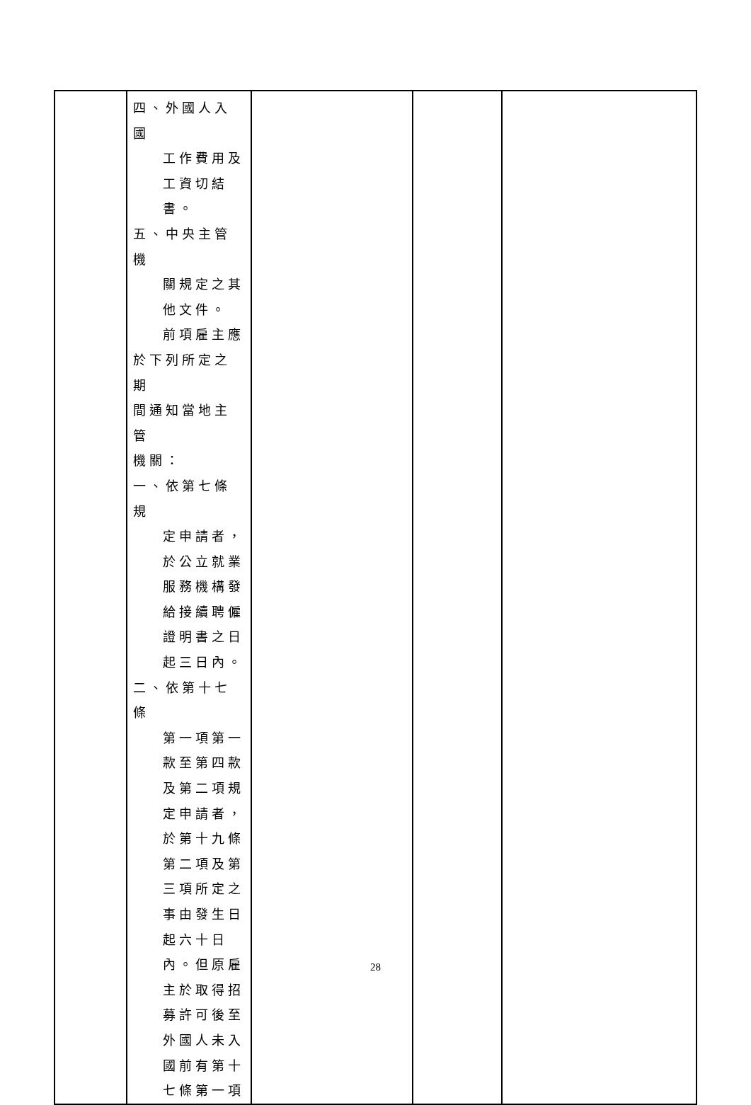| | 四、外國人入國 工作費用及 工資切結 書。 五、中央主管機 關規定之其 他文件。 前項雇主應 於下列所定之期 間通知當地主管 機關： 一、依第七條規 定申請者， 於公立就業 服務機構發 給接續聘僱 證明書之日 起三日內。 二、依第十七條 第一項第一 款至第四款 及第二項規 定申請者， 於第十九條 第二項及第 三項所定之 事由發生日 起六十日 內。但原雇 主於取得招 募許可後至 外國人未入 國前有第十 七條第一項 | | | |
28